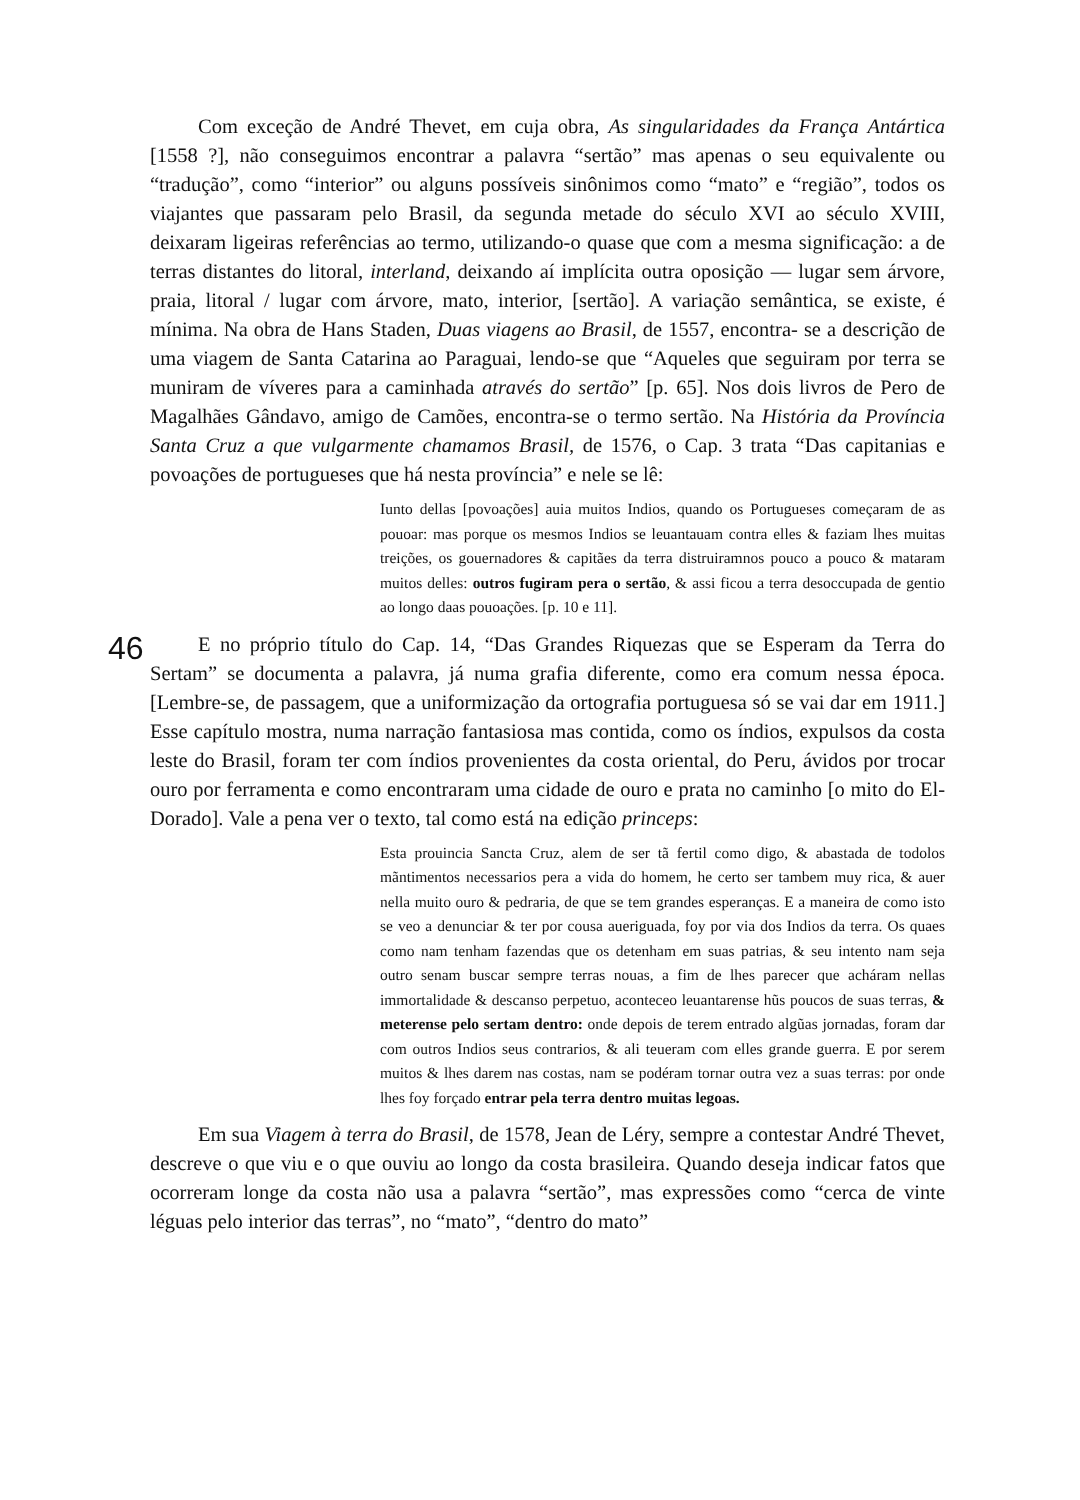Com exceção de André Thevet, em cuja obra, As singularidades da França Antártica [1558 ?], não conseguimos encontrar a palavra “sertão” mas apenas o seu equivalente ou “tradução”, como “interior” ou alguns possíveis sinônimos como “mato” e “região”, todos os viajantes que passaram pelo Brasil, da segunda metade do século XVI ao século XVIII, deixaram ligeiras referências ao termo, utilizando-o quase que com a mesma significação: a de terras distantes do litoral, interland, deixando aí implícita outra oposição — lugar sem árvore, praia, litoral / lugar com árvore, mato, interior, [sertão]. A variação semântica, se existe, é mínima. Na obra de Hans Staden, Duas viagens ao Brasil, de 1557, encontra- se a descrição de uma viagem de Santa Catarina ao Paraguai, lendo-se que “Aqueles que seguiram por terra se muniram de víveres para a caminhada através do sertão” [p. 65]. Nos dois livros de Pero de Magalhães Gândavo, amigo de Camões, encontra-se o termo sertão. Na História da Província Santa Cruz a que vulgarmente chamamos Brasil, de 1576, o Cap. 3 trata “Das capitanias e povoações de portugueses que há nesta província” e nele se lê:
Iunto dellas [povoações] auia muitos Indios, quando os Portugueses começaram de as pouoar: mas porque os mesmos Indios se leuantauam contra elles & faziam lhes muitas treições, os gouernadores & capitães da terra distruiramnos pouco a pouco & mataram muitos delles: outros fugiram pera o sertão, & assi ficou a terra desoccupada de gentio ao longo daas pouoações. [p. 10 e 11].
E no próprio título do Cap. 14, “Das Grandes Riquezas que se Esperam da Terra do 46 Sertam” se documenta a palavra, já numa grafia diferente, como era comum nessa época. [Lembre-se, de passagem, que a uniformização da ortografia portuguesa só se vai dar em 1911.] Esse capítulo mostra, numa narração fantasiosa mas contida, como os índios, expulsos da costa leste do Brasil, foram ter com índios provenientes da costa oriental, do Peru, ávidos por trocar ouro por ferramenta e como encontraram uma cidade de ouro e prata no caminho [o mito do El-Dorado]. Vale a pena ver o texto, tal como está na edição princeps:
Esta prouincia Sancta Cruz, alem de ser tã fertil como digo, & abastada de todolos mãntimentos necessarios pera a vida do homem, he certo ser tambem muy rica, & auer nella muito ouro & pedraria, de que se tem grandes esperanças. E a maneira de como isto se veo a denunciar & ter por cousa aueriguada, foy por via dos Indios da terra. Os quaes como nam tenham fazendas que os detenham em suas patrias, & seu intento nam seja outro senam buscar sempre terras nouas, a fim de lhes parecer que achá­ram nellas immortalidade & descanso perpetuo, aconteceo leuantarense hũs poucos de suas terras, & meterense pelo sertam dentro: onde depois de terem entrado algũas jornadas, foram dar com outros Indios seus contrarios, & ali teueram com elles grande guerra. E por serem muitos & lhes darem nas costas, nam se podéram tornar outra vez a suas terras: por onde lhes foy forçado entrar pela terra dentro muitas legoas.
Em sua Viagem à terra do Brasil, de 1578, Jean de Léry, sempre a contestar André Thevet, descreve o que viu e o que ouviu ao longo da costa brasileira. Quando deseja indicar fatos que ocorreram longe da costa não usa a palavra “sertão”, mas expressões como “cerca de vinte léguas pelo interior das terras”, no “mato”, “dentro do mato”